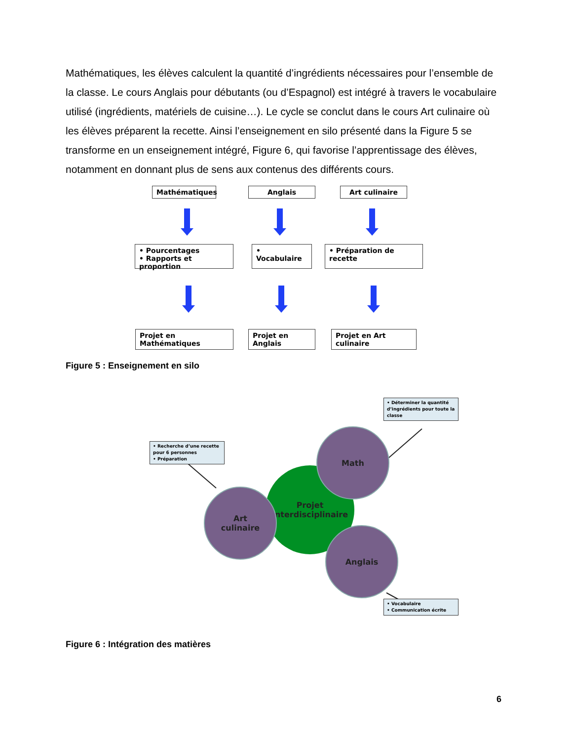Mathématiques, les élèves calculent la quantité d’ingrédients nécessaires pour l’ensemble de la classe. Le cours Anglais pour débutants (ou d’Espagnol) est intégré à travers le vocabulaire utilisé (ingrédients, matériels de cuisine…). Le cycle se conclut dans le cours Art culinaire où les élèves préparent la recette. Ainsi l’enseignement en silo présenté dans la Figure 5 se transforme en un enseignement intégré, Figure 6, qui favorise l’apprentissage des élèves, notamment en donnant plus de sens aux contenus des différents cours.
Mathématiques Anglais Art culinaire
• Pourcentages
• Rapports et proportion
• Vocabulaire
• Préparation de recette
Projet en Mathématiques
Projet en Anglais
Projet en Art culinaire
Figure 5 : Enseignement en silo
• Déterminer la quantité d’ingrédients pour toute la classe
• Recherche d’une recette pour 6 personnes
• Préparation
• Vocabulaire
• Communication écrite
Projet
Interdisciplinaire
Math
Art
culinaire
Anglais
Figure 6 : Intégration des matières
6